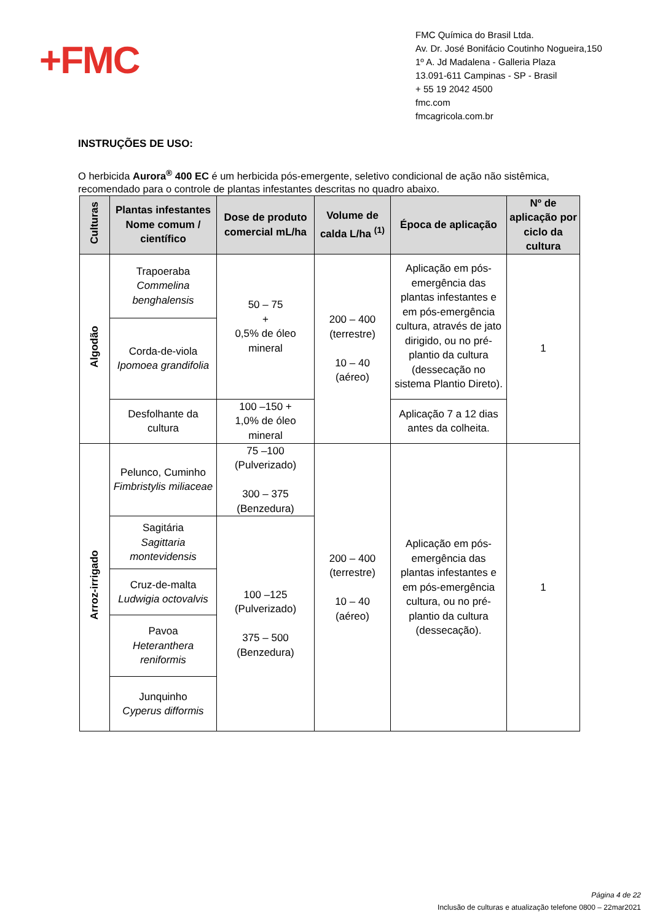+FMC
FMC Química do Brasil Ltda.
Av. Dr. José Bonifácio Coutinho Nogueira,150
1º A. Jd Madalena - Galleria Plaza
13.091-611 Campinas - SP - Brasil
+ 55 19 2042 4500
fmc.com
fmcagricola.com.br
INSTRUÇÕES DE USO:
O herbicida Aurora<sup>®</sup> 400 EC é um herbicida pós-emergente, seletivo condicional de ação não sistêmica, recomendado para o controle de plantas infestantes descritas no quadro abaixo.
| Culturas | Plantas infestantes Nome comum / científico | Dose de produto comercial mL/ha | Volume de calda L/ha <sup>(1)</sup> | Época de aplicação | Nº de aplicação por ciclo da cultura |
| --- | --- | --- | --- | --- | --- |
| Algodão | Trapoeraba Commelina benghalensis | 50 – 75 + 0,5% de óleo mineral | 200 – 400 (terrestre) 10 – 40 (aéreo) | Aplicação em pós-emergência das plantas infestantes e em pós-emergência cultura, através de jato dirigido, ou no pré-plantio da cultura (dessecação no sistema Plantio Direto). | 1 |
| | Corda-de-viola Ipomoea grandifolia | | | | |
| | Desfolhante da cultura | 100 –150 + 1,0% de óleo mineral | | Aplicação 7 a 12 dias antes da colheita. | |
| Arroz-irrigado | Pelunco, Cuminho Fimbristylis miliaceae | 75 –100 (Pulverizado) 300 – 375 (Benzedura) | 200 – 400 (terrestre) 10 – 40 (aéreo) | Aplicação em pós-emergência das plantas infestantes e em pós-emergência cultura, ou no pré-plantio da cultura (dessecação). | 1 |
| | Sagitária Sagittaria montevidensis | 100 –125 (Pulverizado) 375 – 500 (Benzedura) | | | |
| | Cruz-de-malta Ludwigia octovalvis | | | | |
| | Pavoa Heteranthera reniformis | | | | |
| | Junquinho Cyperus difformis | | | | |
Página 4 de 22
Inclusão de culturas e atualização telefone 0800 – 22mar2021